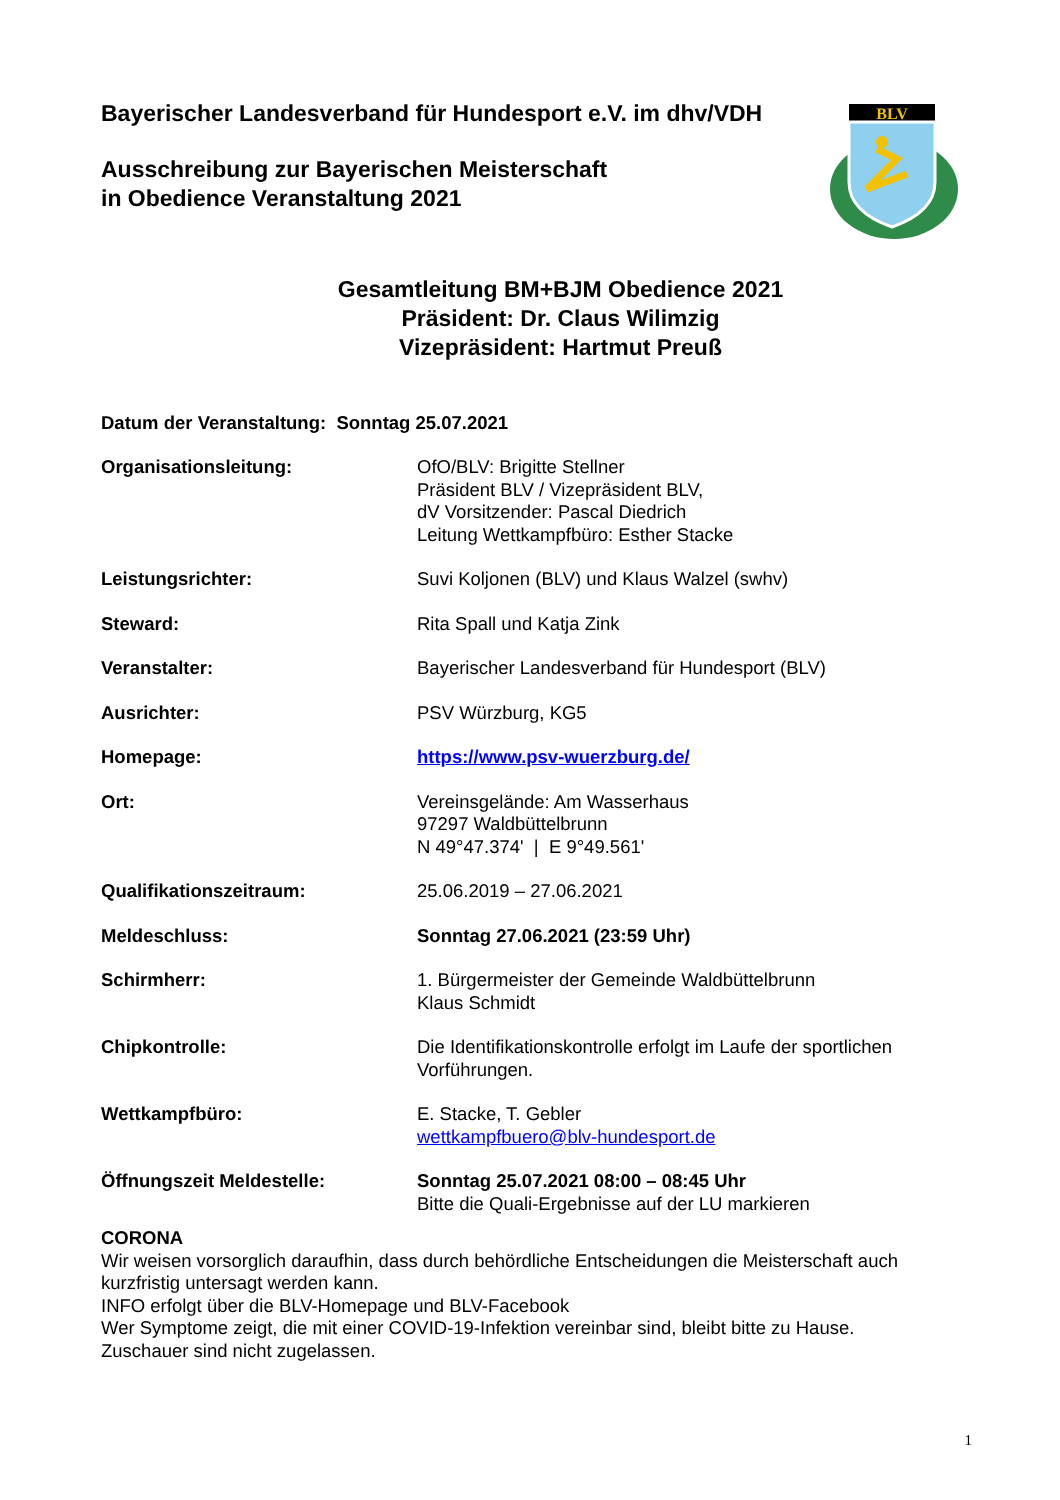BLV
Bayerischer Landesverband für Hundesport e.V. im dhv/VDH
Ausschreibung zur Bayerischen Meisterschaft
in Obedience Veranstaltung 2021
Gesamtleitung BM+BJM Obedience 2021
Präsident: Dr. Claus Wilimzig
Vizepräsident: Hartmut Preuß
Datum der Veranstaltung: Sonntag 25.07.2021
Organisationsleitung: OfO/BLV: Brigitte Stellner
Präsident BLV / Vizepräsident BLV,
dV Vorsitzender: Pascal Diedrich
Leitung Wettkampfbüro: Esther Stacke
Leistungsrichter: Suvi Koljonen (BLV) und Klaus Walzel (swhv)
Steward: Rita Spall und Katja Zink
Veranstalter: Bayerischer Landesverband für Hundesport (BLV)
Ausrichter: PSV Würzburg, KG5
Homepage: https://www.psv-wuerzburg.de/
Ort: Vereinsgelände: Am Wasserhaus
97297 Waldbüttelbrunn
N 49°47.374' | E 9°49.561'
Qualifikationszeitraum: 25.06.2019 – 27.06.2021
Meldeschluss: Sonntag 27.06.2021 (23:59 Uhr)
Schirmherr: 1. Bürgermeister der Gemeinde Waldbüttelbrunn
Klaus Schmidt
Chipkontrolle: Die Identifikationskontrolle erfolgt im Laufe der sportlichen Vorführungen.
Wettkampfbüro: E. Stacke, T. Gebler
wettkampfbuero@blv-hundesport.de
Öffnungszeit Meldestelle: Sonntag 25.07.2021 08:00 – 08:45 Uhr
Bitte die Quali-Ergebnisse auf der LU markieren
CORONA
Wir weisen vorsorglich daraufhin, dass durch behördliche Entscheidungen die Meisterschaft auch kurzfristig untersagt werden kann.
INFO erfolgt über die BLV-Homepage und BLV-Facebook
Wer Symptome zeigt, die mit einer COVID-19-Infektion vereinbar sind, bleibt bitte zu Hause.
Zuschauer sind nicht zugelassen.
1